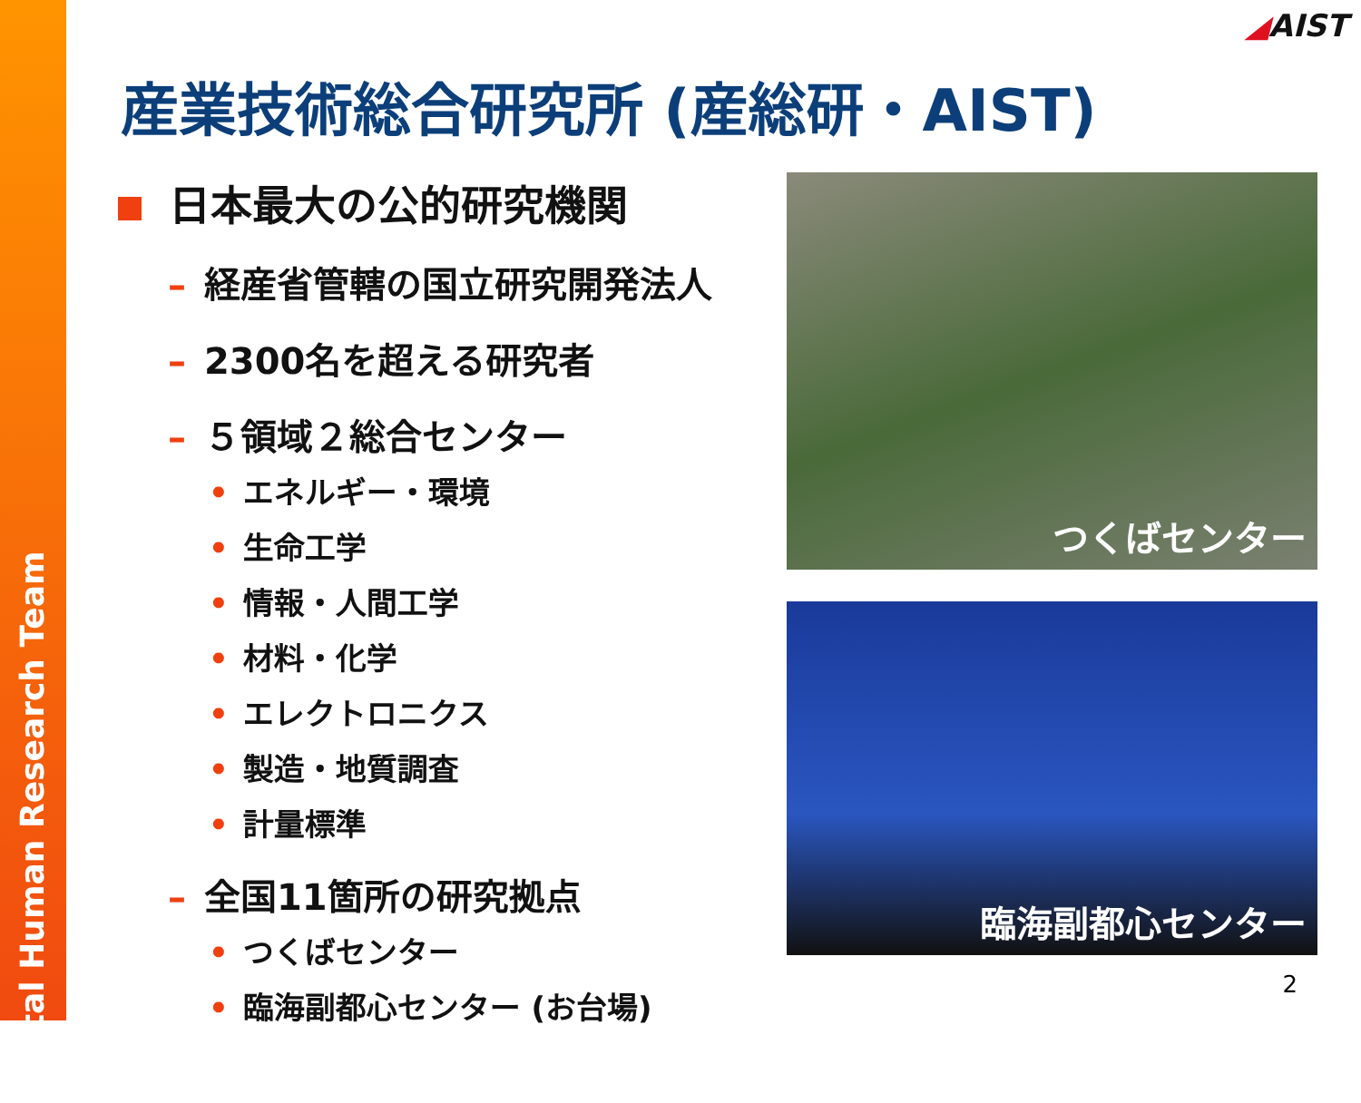Digital Human Research Team
◢AIST
産業技術総合研究所 (産総研・AIST)
日本最大の公的研究機関
– 経産省管轄の国立研究開発法人
– 2300名を超える研究者
– ５領域２総合センター
• エネルギー・環境
• 生命工学
• 情報・人間工学
• 材料・化学
• エレクトロニクス
• 製造・地質調査
• 計量標準
– 全国11箇所の研究拠点
• つくばセンター
• 臨海副都心センター (お台場)
つくばセンター
臨海副都心センター
2